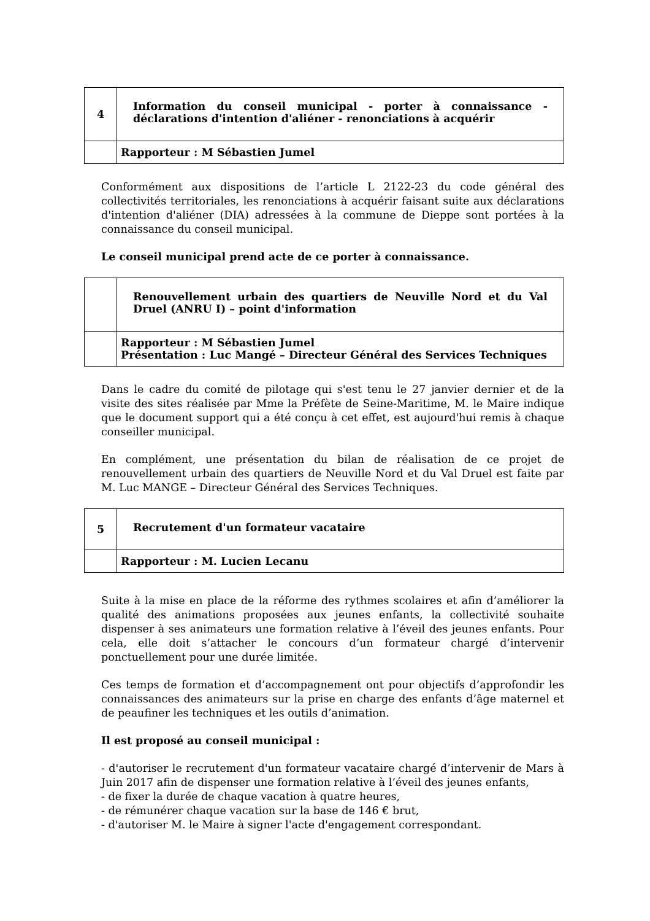| 4 | Information du conseil municipal - porter à connaissance - déclarations d'intention d'aliéner - renonciations à acquérir |
| | Rapporteur : M Sébastien Jumel |
Conformément aux dispositions de l’article L 2122-23 du code général des collectivités territoriales, les renonciations à acquérir faisant suite aux déclarations d'intention d'aliéner (DIA) adressées à la commune de Dieppe sont portées à la connaissance du conseil municipal.
Le conseil municipal prend acte de ce porter à connaissance.
| | Renouvellement urbain des quartiers de Neuville Nord et du Val Druel (ANRU I) – point d'information |
| | Rapporteur : M Sébastien Jumel Présentation : Luc Mangé – Directeur Général des Services Techniques |
Dans le cadre du comité de pilotage qui s'est tenu le 27 janvier dernier et de la visite des sites réalisée par Mme la Préfète de Seine-Maritime, M. le Maire indique que le document support qui a été conçu à cet effet, est aujourd'hui remis à chaque conseiller municipal.
En complément, une présentation du bilan de réalisation de ce projet de renouvellement urbain des quartiers de Neuville Nord et du Val Druel est faite par M. Luc MANGE – Directeur Général des Services Techniques.
| 5 | Recrutement d'un formateur vacataire |
| | Rapporteur : M. Lucien Lecanu |
Suite à la mise en place de la réforme des rythmes scolaires et afin d’améliorer la qualité des animations proposées aux jeunes enfants, la collectivité souhaite dispenser à ses animateurs une formation relative à l’éveil des jeunes enfants. Pour cela, elle doit s’attacher le concours d’un formateur chargé d’intervenir ponctuellement pour une durée limitée.
Ces temps de formation et d’accompagnement ont pour objectifs d’approfondir les connaissances des animateurs sur la prise en charge des enfants d’âge maternel et de peaufiner les techniques et les outils d’animation.
Il est proposé au conseil municipal :
- d'autoriser le recrutement d'un formateur vacataire chargé d’intervenir de Mars à Juin 2017 afin de dispenser une formation relative à l’éveil des jeunes enfants,
- de fixer la durée de chaque vacation à quatre heures,
- de rémunérer chaque vacation sur la base de 146 € brut,
- d'autoriser M. le Maire à signer l'acte d'engagement correspondant.